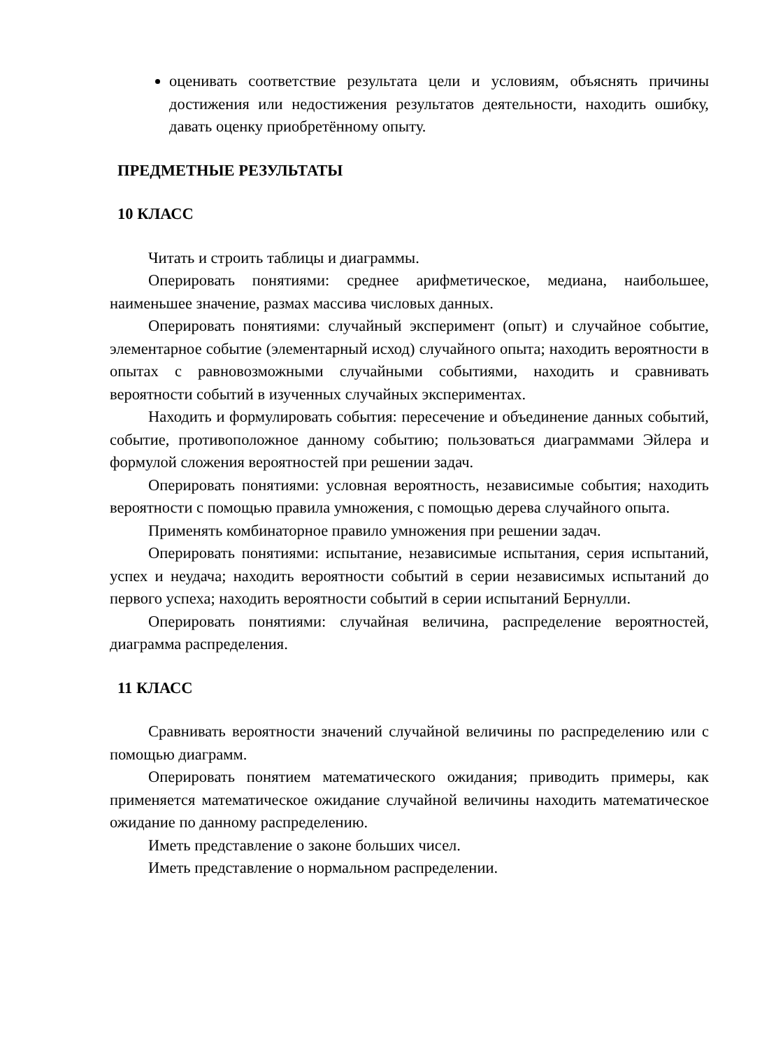оценивать соответствие результата цели и условиям, объяснять причины достижения или недостижения результатов деятельности, находить ошибку, давать оценку приобретённому опыту.
ПРЕДМЕТНЫЕ РЕЗУЛЬТАТЫ
10 КЛАСС
Читать и строить таблицы и диаграммы.
Оперировать понятиями: среднее арифметическое, медиана, наибольшее, наименьшее значение, размах массива числовых данных.
Оперировать понятиями: случайный эксперимент (опыт) и случайное событие, элементарное событие (элементарный исход) случайного опыта; находить вероятности в опытах с равновозможными случайными событиями, находить и сравнивать вероятности событий в изученных случайных экспериментах.
Находить и формулировать события: пересечение и объединение данных событий, событие, противоположное данному событию; пользоваться диаграммами Эйлера и формулой сложения вероятностей при решении задач.
Оперировать понятиями: условная вероятность, независимые события; находить вероятности с помощью правила умножения, с помощью дерева случайного опыта.
Применять комбинаторное правило умножения при решении задач.
Оперировать понятиями: испытание, независимые испытания, серия испытаний, успех и неудача; находить вероятности событий в серии независимых испытаний до первого успеха; находить вероятности событий в серии испытаний Бернулли.
Оперировать понятиями: случайная величина, распределение вероятностей, диаграмма распределения.
11 КЛАСС
Сравнивать вероятности значений случайной величины по распределению или с помощью диаграмм.
Оперировать понятием математического ожидания; приводить примеры, как применяется математическое ожидание случайной величины находить математическое ожидание по данному распределению.
Иметь представление о законе больших чисел.
Иметь представление о нормальном распределении.